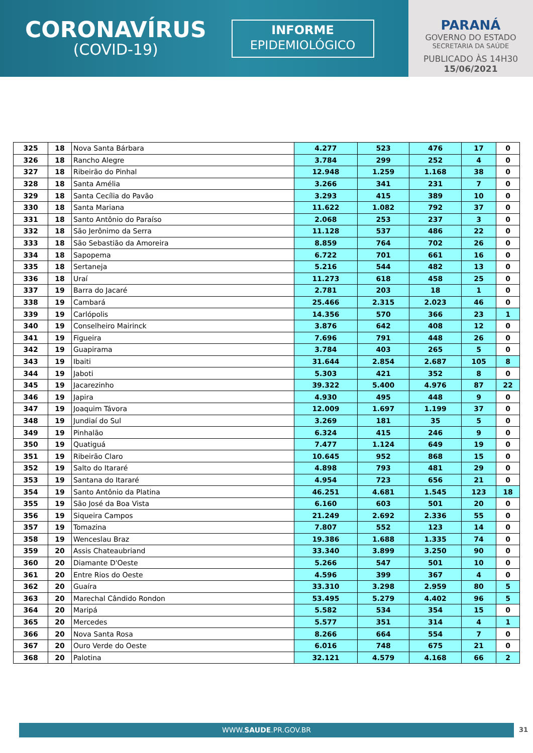CORONAVÍRUS
(COVID-19)
INFORME
EPIDEMIOLÓGICO
PARANÁ
GOVERNO DO ESTADO
SECRETARIA DA SAÚDE
PUBLICADO ÀS 14H30
15/06/2021
| 325 | 18 | Nova Santa Bárbara | 4.277 | 523 | 476 | 17 | 0 |
| 326 | 18 | Rancho Alegre | 3.784 | 299 | 252 | 4 | 0 |
| 327 | 18 | Ribeirão do Pinhal | 12.948 | 1.259 | 1.168 | 38 | 0 |
| 328 | 18 | Santa Amélia | 3.266 | 341 | 231 | 7 | 0 |
| 329 | 18 | Santa Cecília do Pavão | 3.293 | 415 | 389 | 10 | 0 |
| 330 | 18 | Santa Mariana | 11.622 | 1.082 | 792 | 37 | 0 |
| 331 | 18 | Santo Antônio do Paraíso | 2.068 | 253 | 237 | 3 | 0 |
| 332 | 18 | São Jerônimo da Serra | 11.128 | 537 | 486 | 22 | 0 |
| 333 | 18 | São Sebastião da Amoreira | 8.859 | 764 | 702 | 26 | 0 |
| 334 | 18 | Sapopema | 6.722 | 701 | 661 | 16 | 0 |
| 335 | 18 | Sertaneja | 5.216 | 544 | 482 | 13 | 0 |
| 336 | 18 | Uraí | 11.273 | 618 | 458 | 25 | 0 |
| 337 | 19 | Barra do Jacaré | 2.781 | 203 | 18 | 1 | 0 |
| 338 | 19 | Cambará | 25.466 | 2.315 | 2.023 | 46 | 0 |
| 339 | 19 | Carlópolis | 14.356 | 570 | 366 | 23 | 1 |
| 340 | 19 | Conselheiro Mairinck | 3.876 | 642 | 408 | 12 | 0 |
| 341 | 19 | Figueira | 7.696 | 791 | 448 | 26 | 0 |
| 342 | 19 | Guapirama | 3.784 | 403 | 265 | 5 | 0 |
| 343 | 19 | Ibaiti | 31.644 | 2.854 | 2.687 | 105 | 8 |
| 344 | 19 | Jaboti | 5.303 | 421 | 352 | 8 | 0 |
| 345 | 19 | Jacarezinho | 39.322 | 5.400 | 4.976 | 87 | 22 |
| 346 | 19 | Japira | 4.930 | 495 | 448 | 9 | 0 |
| 347 | 19 | Joaquim Távora | 12.009 | 1.697 | 1.199 | 37 | 0 |
| 348 | 19 | Jundiaí do Sul | 3.269 | 181 | 35 | 5 | 0 |
| 349 | 19 | Pinhalão | 6.324 | 415 | 246 | 9 | 0 |
| 350 | 19 | Quatiguá | 7.477 | 1.124 | 649 | 19 | 0 |
| 351 | 19 | Ribeirão Claro | 10.645 | 952 | 868 | 15 | 0 |
| 352 | 19 | Salto do Itararé | 4.898 | 793 | 481 | 29 | 0 |
| 353 | 19 | Santana do Itararé | 4.954 | 723 | 656 | 21 | 0 |
| 354 | 19 | Santo Antônio da Platina | 46.251 | 4.681 | 1.545 | 123 | 18 |
| 355 | 19 | São José da Boa Vista | 6.160 | 603 | 501 | 20 | 0 |
| 356 | 19 | Siqueira Campos | 21.249 | 2.692 | 2.336 | 55 | 0 |
| 357 | 19 | Tomazina | 7.807 | 552 | 123 | 14 | 0 |
| 358 | 19 | Wenceslau Braz | 19.386 | 1.688 | 1.335 | 74 | 0 |
| 359 | 20 | Assis Chateaubriand | 33.340 | 3.899 | 3.250 | 90 | 0 |
| 360 | 20 | Diamante D'Oeste | 5.266 | 547 | 501 | 10 | 0 |
| 361 | 20 | Entre Rios do Oeste | 4.596 | 399 | 367 | 4 | 0 |
| 362 | 20 | Guaíra | 33.310 | 3.298 | 2.959 | 80 | 5 |
| 363 | 20 | Marechal Cândido Rondon | 53.495 | 5.279 | 4.402 | 96 | 5 |
| 364 | 20 | Maripá | 5.582 | 534 | 354 | 15 | 0 |
| 365 | 20 | Mercedes | 5.577 | 351 | 314 | 4 | 1 |
| 366 | 20 | Nova Santa Rosa | 8.266 | 664 | 554 | 7 | 0 |
| 367 | 20 | Ouro Verde do Oeste | 6.016 | 748 | 675 | 21 | 0 |
| 368 | 20 | Palotina | 32.121 | 4.579 | 4.168 | 66 | 2 |
WWW.SAUDE.PR.GOV.BR 31